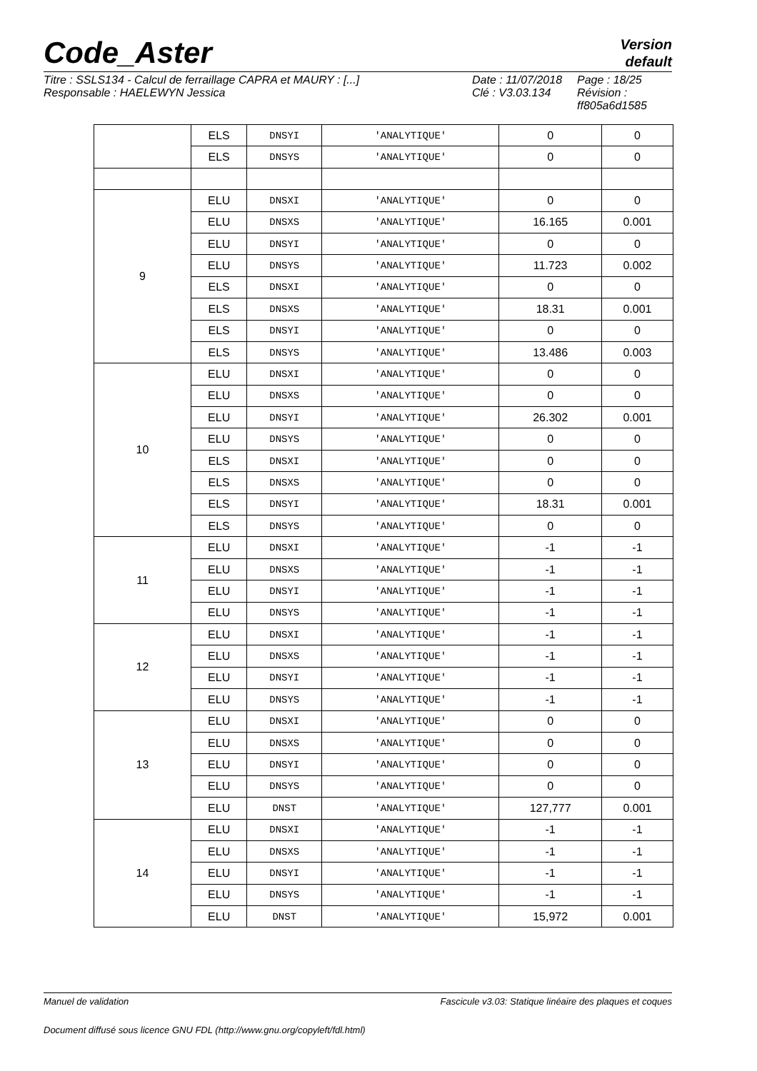Code_Aster
Version
default
Titre : SSLS134 - Calcul de ferraillage CAPRA et MAURY : [...]
Responsable : HAELEWYN Jessica
Date : 11/07/2018
Clé : V3.03.134
Page : 18/25
Révision :
ff805a6d1585
| | ELS | DNSYI | 'ANALYTIQUE' | 0 | 0 |
| | ELS | DNSYS | 'ANALYTIQUE' | 0 | 0 |
| 9 | ELU | DNSXI | 'ANALYTIQUE' | 0 | 0 |
| | ELU | DNSXS | 'ANALYTIQUE' | 16.165 | 0.001 |
| | ELU | DNSYI | 'ANALYTIQUE' | 0 | 0 |
| | ELU | DNSYS | 'ANALYTIQUE' | 11.723 | 0.002 |
| | ELS | DNSXI | 'ANALYTIQUE' | 0 | 0 |
| | ELS | DNSXS | 'ANALYTIQUE' | 18.31 | 0.001 |
| | ELS | DNSYI | 'ANALYTIQUE' | 0 | 0 |
| | ELS | DNSYS | 'ANALYTIQUE' | 13.486 | 0.003 |
| 10 | ELU | DNSXI | 'ANALYTIQUE' | 0 | 0 |
| | ELU | DNSXS | 'ANALYTIQUE' | 0 | 0 |
| | ELU | DNSYI | 'ANALYTIQUE' | 26.302 | 0.001 |
| | ELU | DNSYS | 'ANALYTIQUE' | 0 | 0 |
| | ELS | DNSXI | 'ANALYTIQUE' | 0 | 0 |
| | ELS | DNSXS | 'ANALYTIQUE' | 0 | 0 |
| | ELS | DNSYI | 'ANALYTIQUE' | 18.31 | 0.001 |
| | ELS | DNSYS | 'ANALYTIQUE' | 0 | 0 |
| 11 | ELU | DNSXI | 'ANALYTIQUE' | -1 | -1 |
| | ELU | DNSXS | 'ANALYTIQUE' | -1 | -1 |
| | ELU | DNSYI | 'ANALYTIQUE' | -1 | -1 |
| | ELU | DNSYS | 'ANALYTIQUE' | -1 | -1 |
| 12 | ELU | DNSXI | 'ANALYTIQUE' | -1 | -1 |
| | ELU | DNSXS | 'ANALYTIQUE' | -1 | -1 |
| | ELU | DNSYI | 'ANALYTIQUE' | -1 | -1 |
| | ELU | DNSYS | 'ANALYTIQUE' | -1 | -1 |
| 13 | ELU | DNSXI | 'ANALYTIQUE' | 0 | 0 |
| | ELU | DNSXS | 'ANALYTIQUE' | 0 | 0 |
| | ELU | DNSYI | 'ANALYTIQUE' | 0 | 0 |
| | ELU | DNSYS | 'ANALYTIQUE' | 0 | 0 |
| | ELU | DNST | 'ANALYTIQUE' | 127,777 | 0.001 |
| 14 | ELU | DNSXI | 'ANALYTIQUE' | -1 | -1 |
| | ELU | DNSXS | 'ANALYTIQUE' | -1 | -1 |
| | ELU | DNSYI | 'ANALYTIQUE' | -1 | -1 |
| | ELU | DNSYS | 'ANALYTIQUE' | -1 | -1 |
| | ELU | DNST | 'ANALYTIQUE' | 15,972 | 0.001 |
Manuel de validation Fascicule v3.03: Statique linéaire des plaques et coques
Document diffusé sous licence GNU FDL (http://www.gnu.org/copyleft/fdl.html)